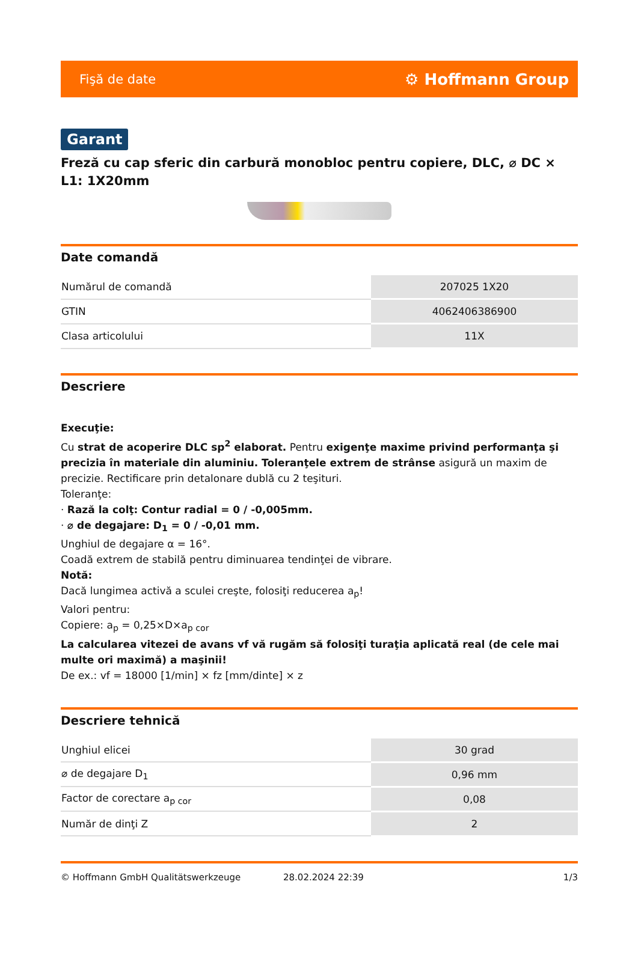Fişă de date ⚙ Hoffmann Group
Garant
Freză cu cap sferic din carbură monobloc pentru copiere, DLC, ⌀ DC × L1: 1X20mm
Date comandă
| Numărul de comandă | 207025 1X20 |
| GTIN | 4062406386900 |
| Clasa articolului | 11X |
Descriere
Execuţie:
Cu strat de acoperire DLC sp<sup>2</sup> elaborat. Pentru exigenţe maxime privind performanţa şi precizia în materiale din aluminiu. Toleranţele extrem de strânse asigură un maxim de precizie. Rectificare prin detalonare dublă cu 2 teşituri.
Toleranţe:
· Rază la colţ: Contur radial = 0 / -0,005mm.
· ⌀ de degajare: D<sub>1</sub> = 0 / -0,01 mm.
Unghiul de degajare α = 16°.
Coadă extrem de stabilă pentru diminuarea tendinţei de vibrare.
Notă:
Dacă lungimea activă a sculei creşte, folosiţi reducerea a<sub>p</sub>!
Valori pentru:
Copiere: a<sub>p</sub> = 0,25×D×a<sub>p cor</sub>
La calcularea vitezei de avans vf vă rugăm să folosiţi turaţia aplicată real (de cele mai multe ori maximă) a maşinii!
De ex.: vf = 18000 [1/min] × fz [mm/dinte] × z
Descriere tehnică
| Unghiul elicei | 30 grad |
| ⌀ de degajare D<sub>1</sub> | 0,96 mm |
| Factor de corectare a<sub>p cor</sub> | 0,08 |
| Număr de dinţi Z | 2 |
© Hoffmann GmbH Qualitätswerkzeuge 28.02.2024 22:39 1/3